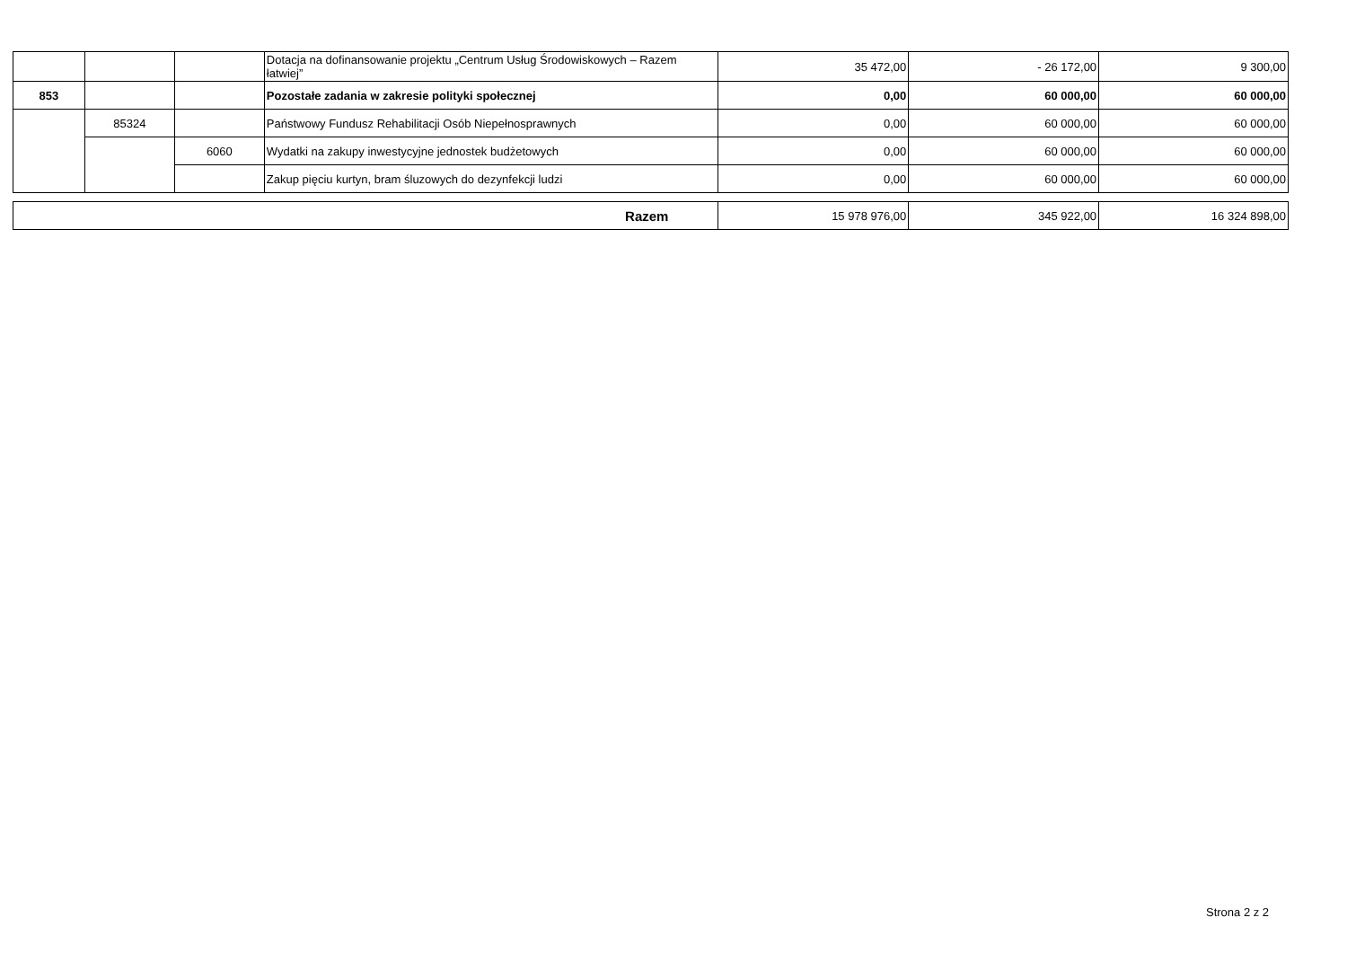| | | | Dotacja na dofinansowanie projektu „Centrum Usług Środowiskowych – Razem łatwiej” | 35 472,00 | - 26 172,00 | 9 300,00 |
| 853 | | | Pozostałe zadania w zakresie polityki społecznej | 0,00 | 60 000,00 | 60 000,00 |
| | 85324 | | Państwowy Fundusz Rehabilitacji Osób Niepełnosprawnych | 0,00 | 60 000,00 | 60 000,00 |
| | | 6060 | Wydatki na zakupy inwestycyjne jednostek budżetowych | 0,00 | 60 000,00 | 60 000,00 |
| | | | Zakup pięciu kurtyn, bram śluzowych do dezynfekcji ludzi | 0,00 | 60 000,00 | 60 000,00 |
| Razem | 15 978 976,00 | 345 922,00 | 16 324 898,00 |
Strona 2 z 2